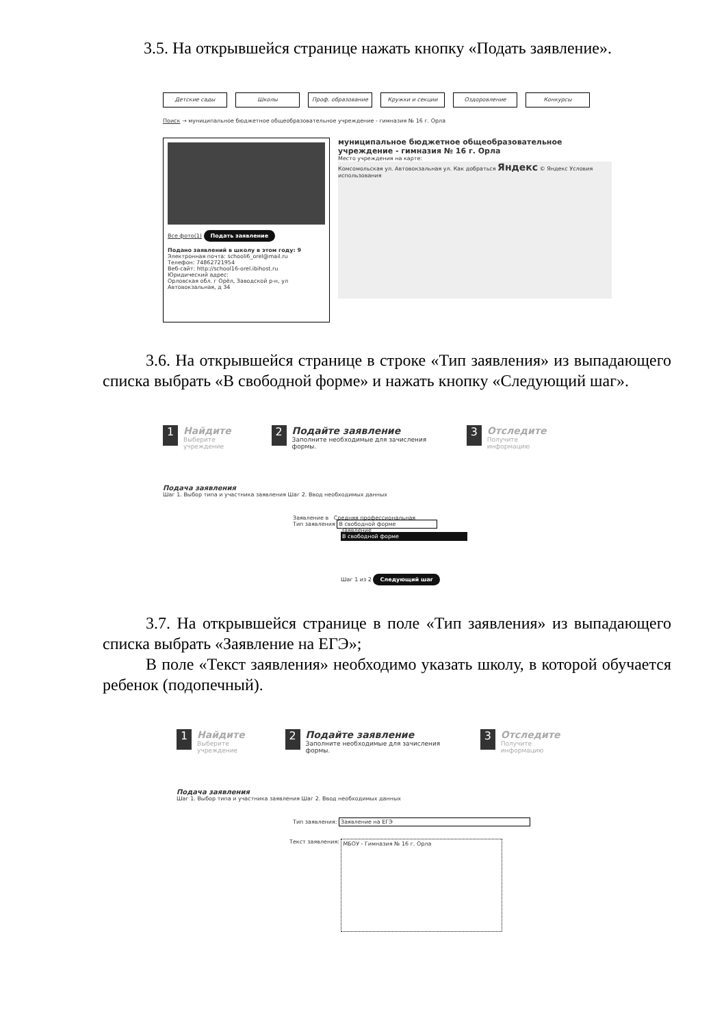3.5. На открывшейся странице нажать кнопку «Подать заявление».
Детские сады Школы Проф. образование Кружки и секции Оздоровление Конкурсы
Поиск → муниципальное бюджетное общеобразовательное учреждение - гимназия № 16 г. Орла
Все фото(1) Подать заявление
Подано заявлений в школу в этом году: 9
Электронная почта: schooli6_orel@mail.ru
Телефон: 74862721954
Веб-сайт: http://school16-orel.ibihost.ru
Юридический адрес:
Орловская обл. г Орёл, Заводской р-н, ул Автовокзальная, д 34
муниципальное бюджетное общеобразовательное учреждение - гимназия № 16 г. Орла
Место учреждения на карте:
Комсомольская ул. Автовокзальная ул. Как добраться Яндекс © Яндекс Условия использования
3.6. На открывшейся странице в строке «Тип заявления» из выпадающего списка выбрать «В свободной форме» и нажать кнопку «Следующий шаг».
1 Найдите
Выберите учреждение
2 Подайте заявление
Заполните необходимые для зачисления формы.
3 Отследите
Получите информацию
Подача заявления
Шаг 1. Выбор типа и участника заявления Шаг 2. Ввод необходимых данных
Заявление в Средняя профессиональная
Тип заявления В свободной форме
Заявление
В свободной форме
Шаг 1 из 2 Следующий шаг
3.7. На открывшейся странице в поле «Тип заявления» из выпадающего списка выбрать «Заявление на ЕГЭ»;
В поле «Текст заявления» необходимо указать школу, в которой обучается ребенок (подопечный).
1 Найдите
Выберите учреждение
2 Подайте заявление
Заполните необходимые для зачисления формы.
3 Отследите
Получите информацию
Подача заявления
Шаг 1. Выбор типа и участника заявления Шаг 2. Ввод необходимых данных
Тип заявления: Заявление на ЕГЭ
Текст заявления:
МБОУ - Гимназия № 16 г. Орла